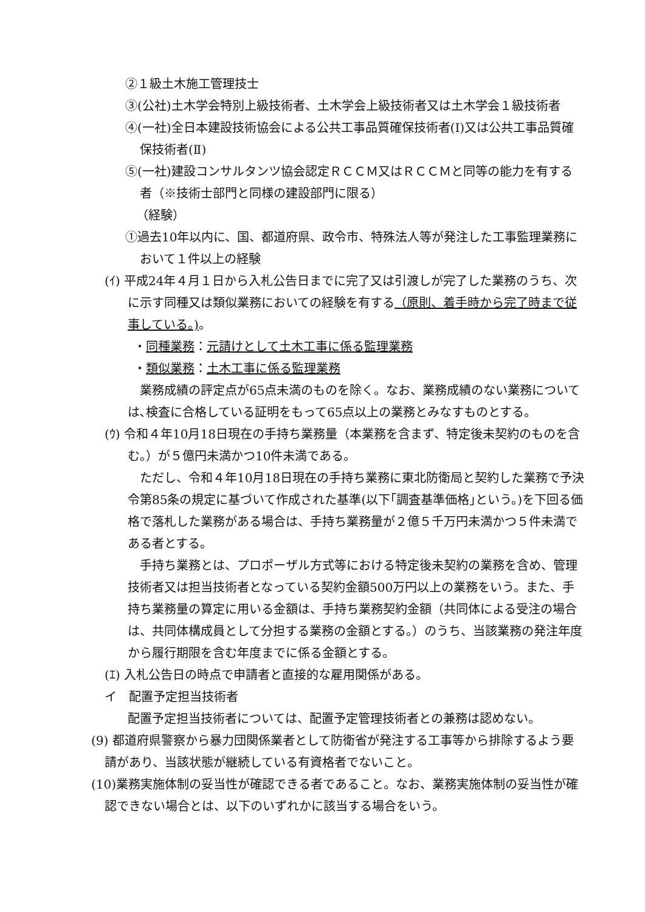②１級土木施工管理技士
③(公社)土木学会特別上級技術者、土木学会上級技術者又は土木学会１級技術者
④(一社)全日本建設技術協会による公共工事品質確保技術者(Ⅰ)又は公共工事品質確保技術者(Ⅱ)
⑤(一社)建設コンサルタンツ協会認定ＲＣＣＭ又はＲＣＣＭと同等の能力を有する者（※技術士部門と同様の建設部門に限る）
（経験）
①過去10年以内に、国、都道府県、政令市、特殊法人等が発注した工事監理業務において１件以上の経験
(ｲ) 平成24年４月１日から入札公告日までに完了又は引渡しが完了した業務のうち、次に示す同種又は類似業務においての経験を有する（原則、着手時から完了時まで従事している。)。
・同種業務：元請けとして土木工事に係る監理業務
・類似業務：土木工事に係る監理業務
業務成績の評定点が65点未満のものを除く。なお、業務成績のない業務については､検査に合格している証明をもって65点以上の業務とみなすものとする。
(ｳ) 令和４年10月18日現在の手持ち業務量（本業務を含まず、特定後未契約のものを含む。）が５億円未満かつ10件未満である。
ただし、令和４年10月18日現在の手持ち業務に東北防衛局と契約した業務で予決令第85条の規定に基づいて作成された基準(以下｢調査基準価格｣という。)を下回る価格で落札した業務がある場合は、手持ち業務量が２億５千万円未満かつ５件未満である者とする。
手持ち業務とは、プロポーザル方式等における特定後未契約の業務を含め、管理技術者又は担当技術者となっている契約金額500万円以上の業務をいう。また、手持ち業務量の算定に用いる金額は、手持ち業務契約金額（共同体による受注の場合は、共同体構成員として分担する業務の金額とする。）のうち、当該業務の発注年度から履行期限を含む年度までに係る金額とする。
(ｴ) 入札公告日の時点で申請者と直接的な雇用関係がある。
イ　配置予定担当技術者
配置予定担当技術者については、配置予定管理技術者との兼務は認めない。
(9) 都道府県警察から暴力団関係業者として防衛省が発注する工事等から排除するよう要請があり、当該状態が継続している有資格者でないこと。
(10)業務実施体制の妥当性が確認できる者であること。なお、業務実施体制の妥当性が確認できない場合とは、以下のいずれかに該当する場合をいう。